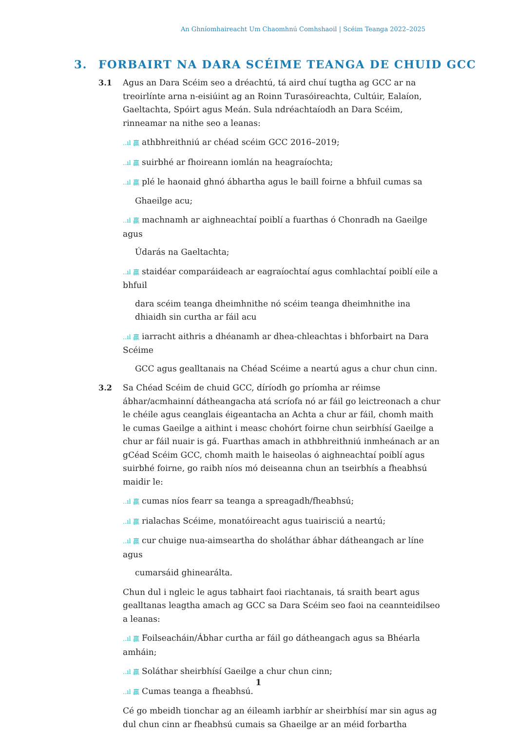An Ghníomhaireacht Um Chaomhnú Comhshaoil | Scéim Teanga 2022–2025
3. FORBAIRT NA DARA SCÉIME TEANGA DE CHUID GCC
3.1 Agus an Dara Scéim seo a dréachtú, tá aird chuí tugtha ag GCC ar na treoirlínte arna n-eisiúint ag an Roinn Turasóireachta, Cultúir, Ealaíon, Gaeltachta, Spóirt agus Meán. Sula ndréachtaíodh an Dara Scéim, rinneamar na nithe seo a leanas:
..ıl 贏 athbhreithniú ar chéad scéim GCC 2016–2019;
..ıl 贏 suirbhé ar fhoireann iomlán na heagraíochta;
..ıl 贏 plé le haonaid ghnó ábhartha agus le baill foirne a bhfuil cumas sa
Ghaeilge acu;
..ıl 贏 machnamh ar aighneachtaí poiblí a fuarthas ó Chonradh na Gaeilge agus
Údarás na Gaeltachta;
..ıl 贏 staidéar comparáideach ar eagraíochtaí agus comhlachtaí poiblí eile a bhfuil
dara scéim teanga dheimhnithe nó scéim teanga dheimhnithe ina dhiaidh sin curtha ar fáil acu
..ıl 贏 iarracht aithris a dhéanamh ar dhea-chleachtas i bhforbairt na Dara Scéime
GCC agus gealltanais na Chéad Scéime a neartú agus a chur chun cinn.
3.2 Sa Chéad Scéim de chuid GCC, díríodh go príomha ar réimse ábhar/acmhainní dátheangacha atá scríofa nó ar fáil go leictreonach a chur le chéile agus ceanglais éigeantacha an Achta a chur ar fáil, chomh maith le cumas Gaeilge a aithint i measc chohórt foirne chun seirbhísí Gaeilge a chur ar fáil nuair is gá. Fuarthas amach in athbhreithniú inmheánach ar an gCéad Scéim GCC, chomh maith le haiseolas ó aighneachtaí poiblí agus suirbhé foirne, go raibh níos mó deiseanna chun an tseirbhís a fheabhsú maidir le:
..ıl 贏 cumas níos fearr sa teanga a spreagadh/fheabhsú;
..ıl 贏 rialachas Scéime, monatóireacht agus tuairisciú a neartú;
..ıl 贏 cur chuige nua-aimseartha do sholáthar ábhar dátheangach ar líne agus
cumarsáid ghinearálta.
Chun dul i ngleic le agus tabhairt faoi riachtanais, tá sraith beart agus gealltanas leagtha amach ag GCC sa Dara Scéim seo faoi na ceannteidilseo a leanas:
..ıl 贏 Foilseacháin/Ábhar curtha ar fáil go dátheangach agus sa Bhéarla amháin;
..ıl 贏 Soláthar sheirbhísí Gaeilge a chur chun cinn;
..ıl 贏 Cumas teanga a fheabhsú.
Cé go mbeidh tionchar ag an éileamh iarbhír ar sheirbhísí mar sin agus ag dul chun cinn ar fheabhsú cumais sa Ghaeilge ar an méid forbartha
1